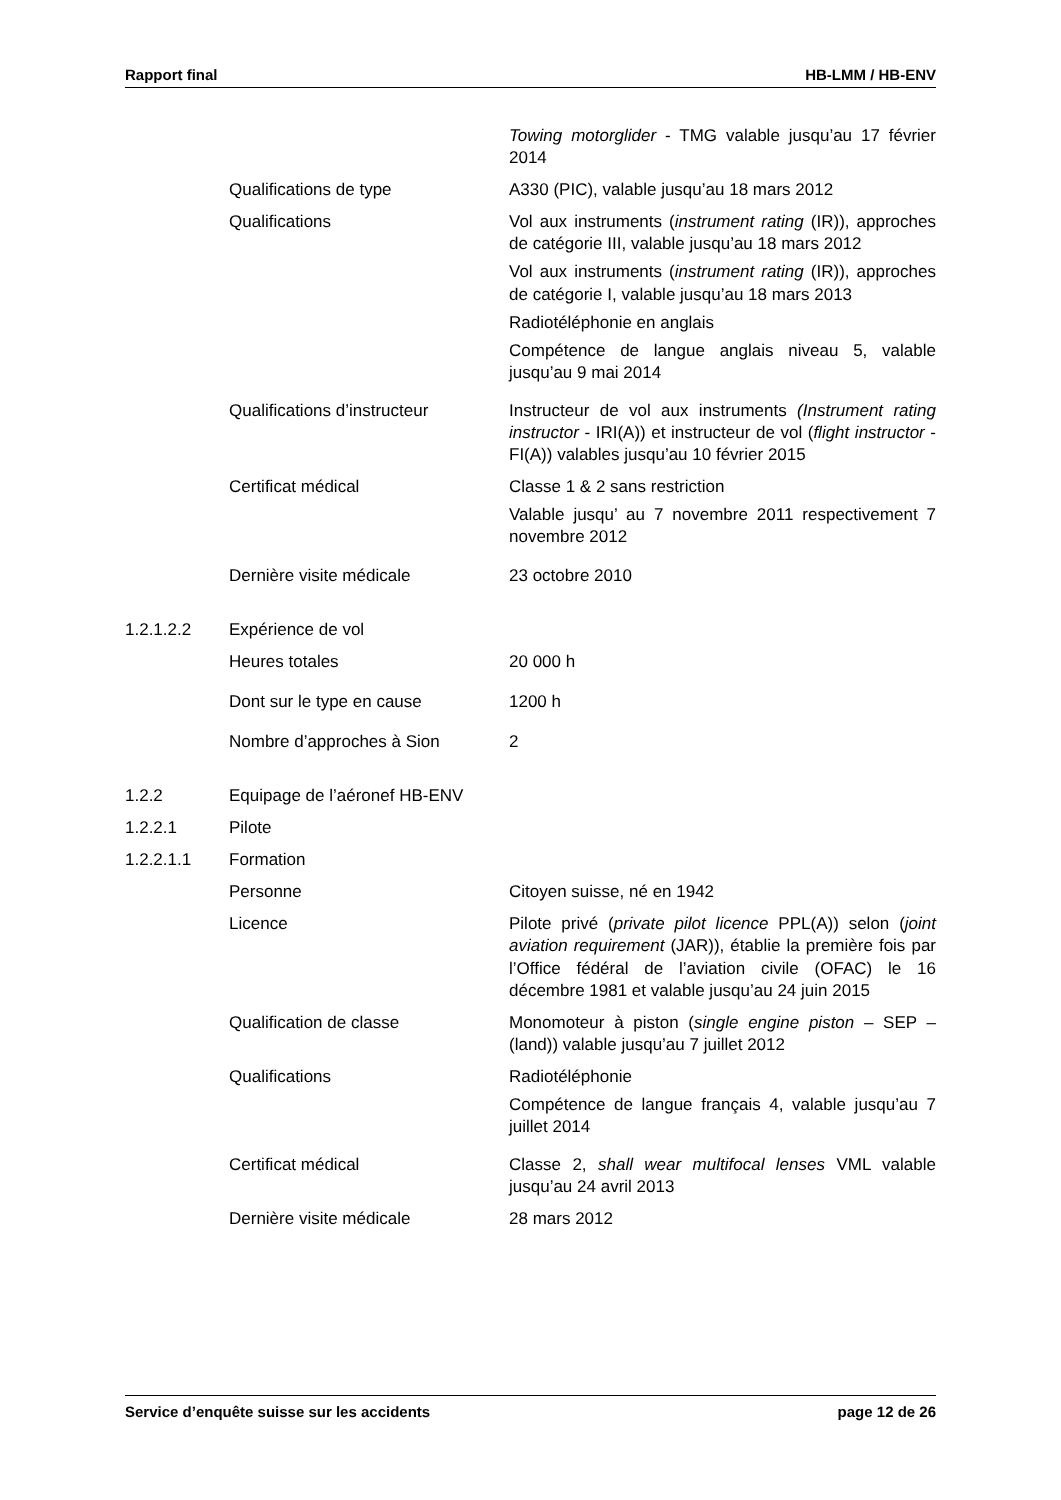Rapport final HB-LMM / HB-ENV
Towing motorglider - TMG valable jusqu’au 17 février 2014
Qualifications de type A330 (PIC), valable jusqu’au 18 mars 2012
Qualifications Vol aux instruments (instrument rating (IR)), approches de catégorie III, valable jusqu’au 18 mars 2012
Vol aux instruments (instrument rating (IR)), approches de catégorie I, valable jusqu’au 18 mars 2013
Radiotéléphonie en anglais
Compétence de langue anglais niveau 5, valable jusqu’au 9 mai 2014
Qualifications d’instructeur
Instructeur de vol aux instruments (Instrument rating instructor - IRI(A)) et instructeur de vol (flight instructor - FI(A)) valables jusqu’au 10 février 2015
Certificat médical Classe 1 & 2 sans restriction
Valable jusqu’ au 7 novembre 2011 respectivement 7 novembre 2012
Dernière visite médicale 23 octobre 2010
1.2.1.2.2 Expérience de vol
Heures totales 20 000 h
Dont sur le type en cause 1200 h
Nombre d’approches à Sion 2
1.2.2 Equipage de l’aéronef HB-ENV
1.2.2.1 Pilote
1.2.2.1.1 Formation
Personne Citoyen suisse, né en 1942
Licence Pilote privé (private pilot licence PPL(A)) selon (joint aviation requirement (JAR)), établie la première fois par l’Office fédéral de l’aviation civile (OFAC) le 16 décembre 1981 et valable jusqu’au 24 juin 2015
Qualification de classe Monomoteur à piston (single engine piston – SEP – (land)) valable jusqu’au 7 juillet 2012
Qualifications Radiotéléphonie
Compétence de langue français 4, valable jusqu’au 7 juillet 2014
Certificat médical Classe 2, shall wear multifocal lenses VML valable jusqu’au 24 avril 2013
Dernière visite médicale 28 mars 2012
Service d’enquête suisse sur les accidents page 12 de 26